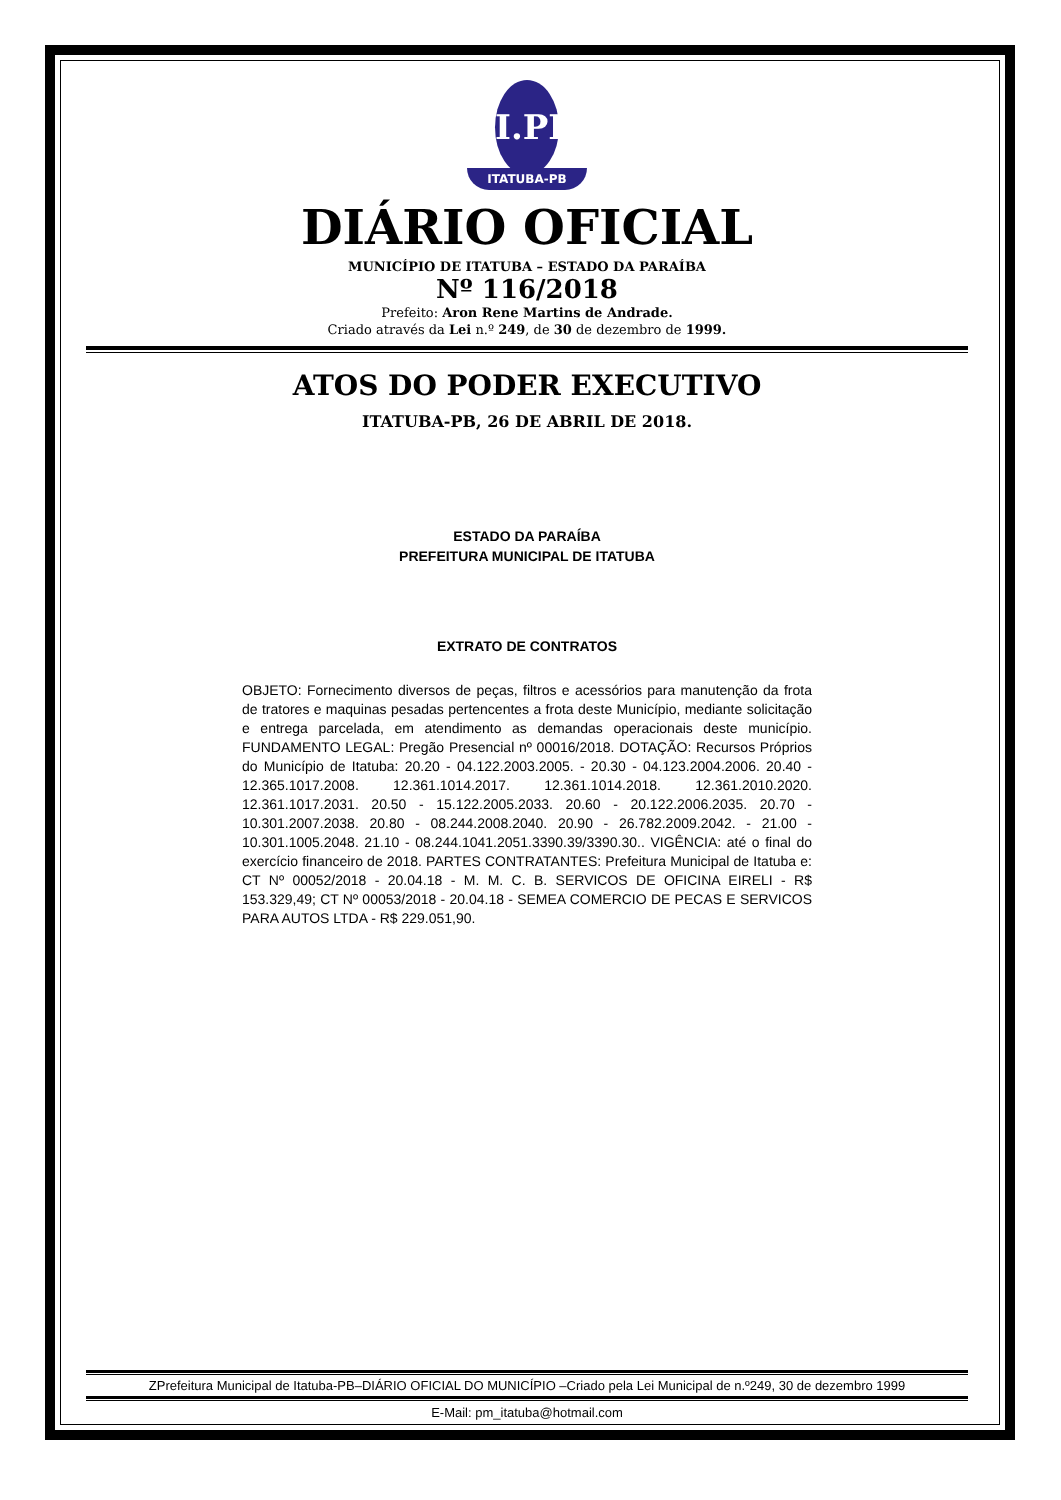I.PB
ITATUBA-PB
DIÁRIO OFICIAL
MUNICÍPIO DE ITATUBA – ESTADO DA PARAÍBA
Nº 116/2018
Prefeito: Aron Rene Martins de Andrade.
Criado através da Lei n.º 249, de 30 de dezembro de 1999.
ATOS DO PODER EXECUTIVO
ITATUBA-PB, 26 DE ABRIL DE 2018.
ESTADO DA PARAÍBA
PREFEITURA MUNICIPAL DE ITATUBA
EXTRATO DE CONTRATOS
OBJETO: Fornecimento diversos de peças, filtros e acessórios para manutenção da frota de tratores e maquinas pesadas pertencentes a frota deste Município, mediante solicitação e entrega parcelada, em atendimento as demandas operacionais deste município. FUNDAMENTO LEGAL: Pregão Presencial nº 00016/2018. DOTAÇÃO: Recursos Próprios do Município de Itatuba: 20.20 - 04.122.2003.2005. - 20.30 - 04.123.2004.2006. 20.40 - 12.365.1017.2008. 12.361.1014.2017. 12.361.1014.2018. 12.361.2010.2020. 12.361.1017.2031. 20.50 - 15.122.2005.2033. 20.60 - 20.122.2006.2035. 20.70 - 10.301.2007.2038. 20.80 - 08.244.2008.2040. 20.90 - 26.782.2009.2042. - 21.00 - 10.301.1005.2048. 21.10 - 08.244.1041.2051.3390.39/3390.30.. VIGÊNCIA: até o final do exercício financeiro de 2018. PARTES CONTRATANTES: Prefeitura Municipal de Itatuba e: CT Nº 00052/2018 - 20.04.18 - M. M. C. B. SERVICOS DE OFICINA EIRELI - R$ 153.329,49; CT Nº 00053/2018 - 20.04.18 - SEMEA COMERCIO DE PECAS E SERVICOS PARA AUTOS LTDA - R$ 229.051,90.
ZPrefeitura Municipal de Itatuba-PB–DIÁRIO OFICIAL DO MUNICÍPIO –Criado pela Lei Municipal de n.º249, 30 de dezembro 1999
E-Mail: pm_itatuba@hotmail.com